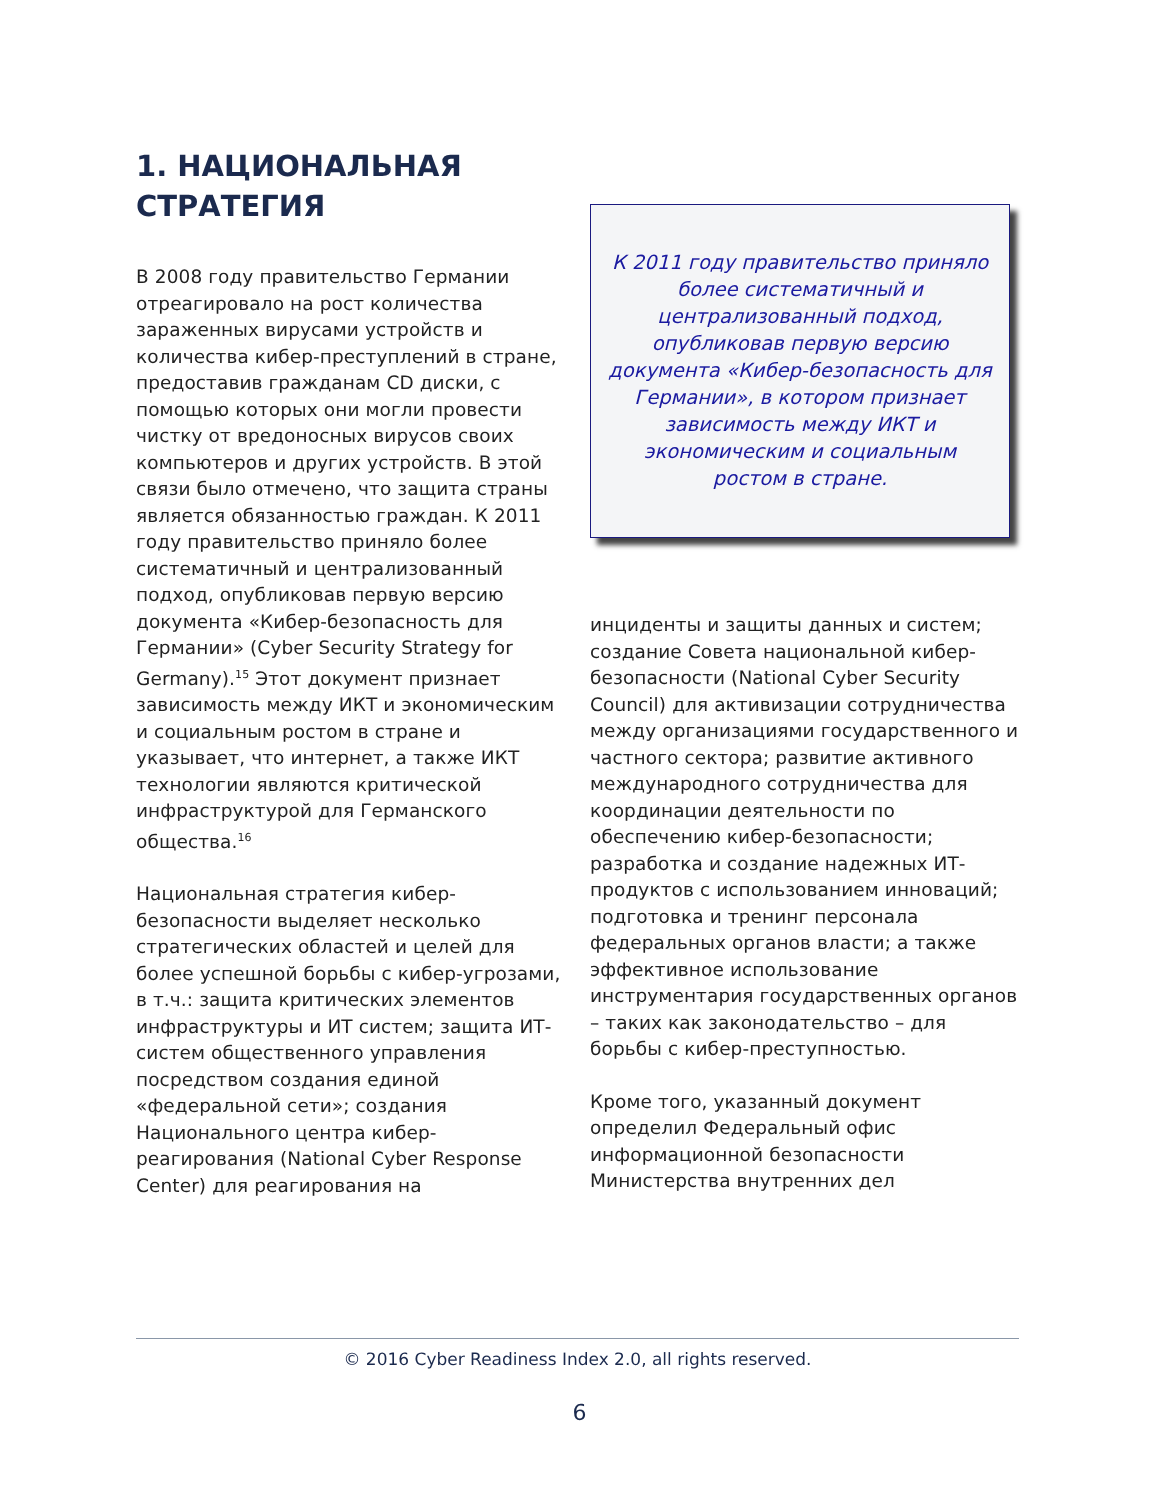1. НАЦИОНАЛЬНАЯ
СТРАТЕГИЯ
В 2008 году правительство Германии отреагировало на рост количества зараженных вирусами устройств и количества кибер-преступлений в стране, предоставив гражданам CD диски, с помощью которых они могли провести чистку от вредоносных вирусов своих компьютеров и других устройств. В этой связи было отмечено, что защита страны является обязанностью граждан. К 2011 году правительство приняло более систематичный и централизованный подход, опубликовав первую версию документа «Кибер-безопасность для Германии» (Cyber Security Strategy for Germany).<sup>15</sup> Этот документ признает зависимость между ИКТ и экономическим и социальным ростом в стране и указывает, что интернет, а также ИКТ технологии являются критической инфраструктурой для Германского общества.<sup>16</sup>
Национальная стратегия кибер-безопасности выделяет несколько стратегических областей и целей для более успешной борьбы с кибер-угрозами, в т.ч.: защита критических элементов инфраструктуры и ИТ систем; защита ИТ-систем общественного управления посредством создания единой «федеральной сети»; создания Национального центра кибер-реагирования (National Cyber Response Center) для реагирования на
К 2011 году правительство приняло более систематичный и централизованный подход, опубликовав первую версию документа «Кибер-безопасность для Германии», в котором признает зависимость между ИКТ и экономическим и социальным ростом в стране.
инциденты и защиты данных и систем; создание Совета национальной кибер-безопасности (National Cyber Security Council) для активизации сотрудничества между организациями государственного и частного сектора; развитие активного международного сотрудничества для координации деятельности по обеспечению кибер-безопасности; разработка и создание надежных ИТ-продуктов с использованием инноваций; подготовка и тренинг персонала федеральных органов власти; а также эффективное использование инструментария государственных органов – таких как законодательство – для борьбы с кибер-преступностью.
Кроме того, указанный документ определил Федеральный офис информационной безопасности Министерства внутренних дел
© 2016 Cyber Readiness Index 2.0, all rights reserved.
6